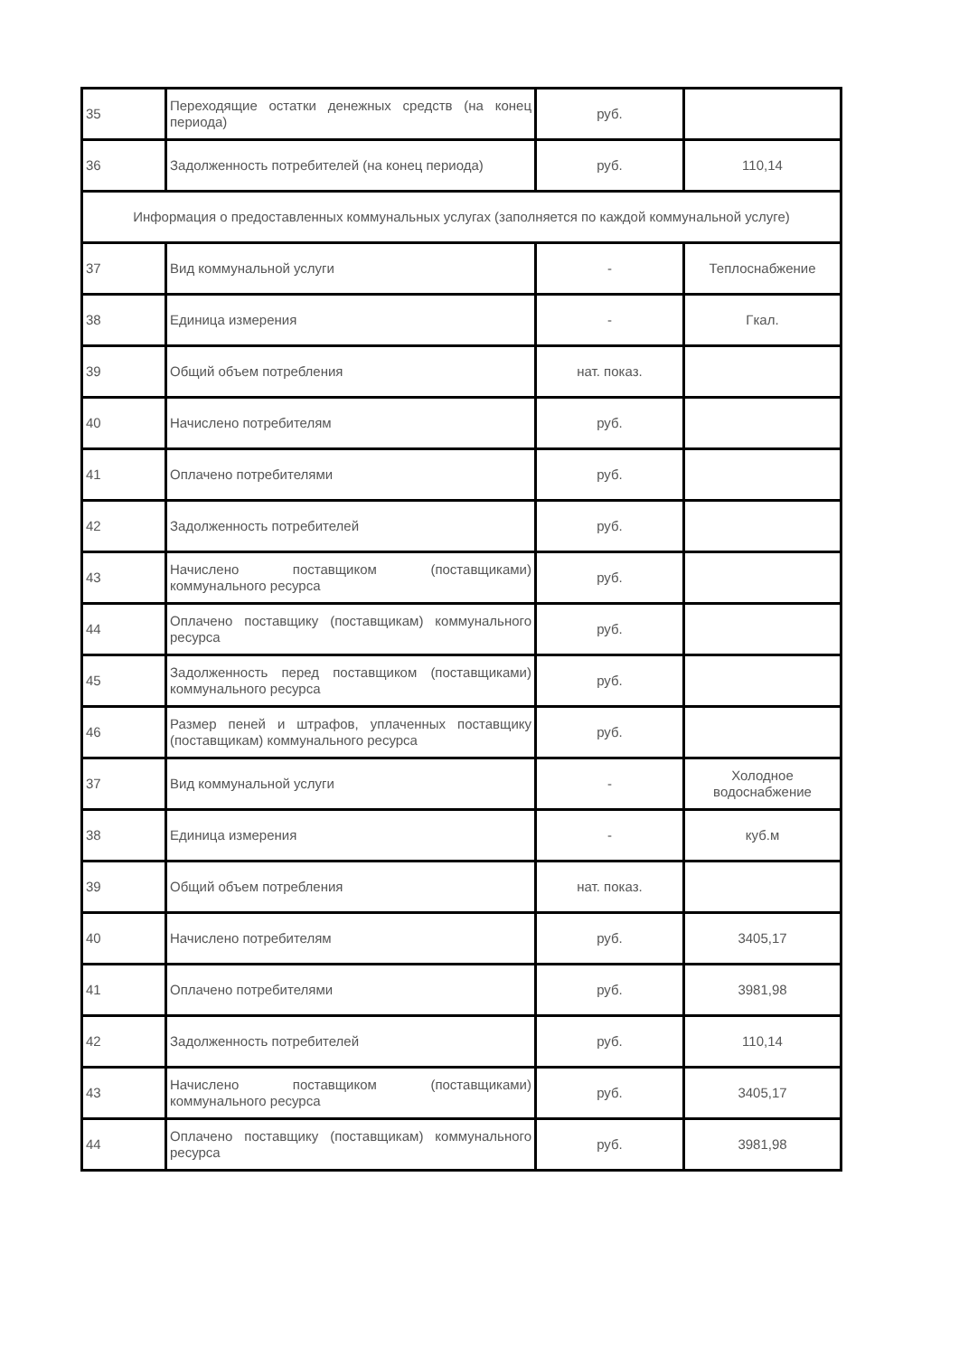| 35 | Переходящие остатки денежных средств (на конец периода) | руб. | |
| 36 | Задолженность потребителей (на конец периода) | руб. | 110,14 |
| Информация о предоставленных коммунальных услугах (заполняется по каждой коммунальной услуге) | | | |
| 37 | Вид коммунальной услуги | - | Теплоснабжение |
| 38 | Единица измерения | - | Гкал. |
| 39 | Общий объем потребления | нат. показ. | |
| 40 | Начислено потребителям | руб. | |
| 41 | Оплачено потребителями | руб. | |
| 42 | Задолженность потребителей | руб. | |
| 43 | Начислено поставщиком (поставщиками) коммунального ресурса | руб. | |
| 44 | Оплачено поставщику (поставщикам) коммунального ресурса | руб. | |
| 45 | Задолженность перед поставщиком (поставщиками) коммунального ресурса | руб. | |
| 46 | Размер пеней и штрафов, уплаченных поставщику (поставщикам) коммунального ресурса | руб. | |
| 37 | Вид коммунальной услуги | - | Холодное водоснабжение |
| 38 | Единица измерения | - | куб.м |
| 39 | Общий объем потребления | нат. показ. | |
| 40 | Начислено потребителям | руб. | 3405,17 |
| 41 | Оплачено потребителями | руб. | 3981,98 |
| 42 | Задолженность потребителей | руб. | 110,14 |
| 43 | Начислено поставщиком (поставщиками) коммунального ресурса | руб. | 3405,17 |
| 44 | Оплачено поставщику (поставщикам) коммунального ресурса | руб. | 3981,98 |